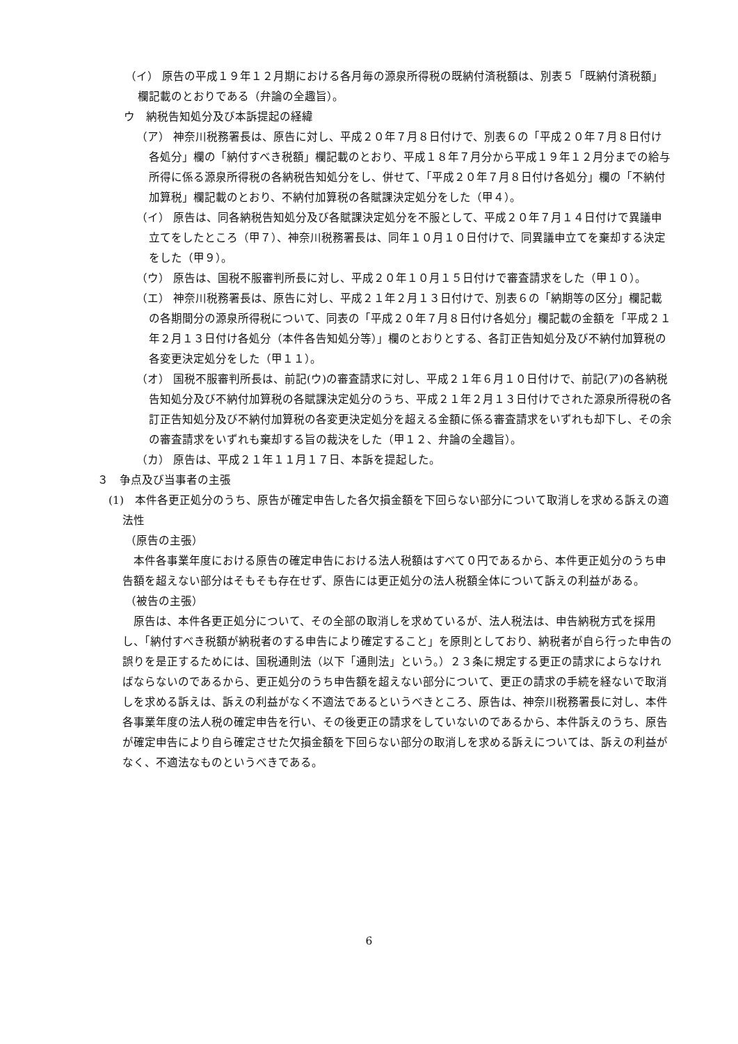（イ） 原告の平成１９年１２月期における各月毎の源泉所得税の既納付済税額は、別表５「既納付済税額」欄記載のとおりである（弁論の全趣旨）。
ウ　納税告知処分及び本訴提起の経緯
（ア） 神奈川税務署長は、原告に対し、平成２０年７月８日付けで、別表６の「平成２０年７月８日付け各処分」欄の「納付すべき税額」欄記載のとおり、平成１８年７月分から平成１９年１２月分までの給与所得に係る源泉所得税の各納税告知処分をし、併せて、「平成２０年７月８日付け各処分」欄の「不納付加算税」欄記載のとおり、不納付加算税の各賦課決定処分をした（甲４）。
（イ） 原告は、同各納税告知処分及び各賦課決定処分を不服として、平成２０年７月１４日付けで異議申立てをしたところ（甲７）、神奈川税務署長は、同年１０月１０日付けで、同異議申立てを棄却する決定をした（甲９）。
（ウ） 原告は、国税不服審判所長に対し、平成２０年１０月１５日付けで審査請求をした（甲１０）。
（エ） 神奈川税務署長は、原告に対し、平成２１年２月１３日付けで、別表６の「納期等の区分」欄記載の各期間分の源泉所得税について、同表の「平成２０年７月８日付け各処分」欄記載の金額を「平成２１年２月１３日付け各処分（本件各告知処分等）」欄のとおりとする、各訂正告知処分及び不納付加算税の各変更決定処分をした（甲１１）。
（オ） 国税不服審判所長は、前記(ウ)の審査請求に対し、平成２１年６月１０日付けで、前記(ア)の各納税告知処分及び不納付加算税の各賦課決定処分のうち、平成２１年２月１３日付けでされた源泉所得税の各訂正告知処分及び不納付加算税の各変更決定処分を超える金額に係る審査請求をいずれも却下し、その余の審査請求をいずれも棄却する旨の裁決をした（甲１２、弁論の全趣旨）。
（カ） 原告は、平成２１年１１月１７日、本訴を提起した。
３　争点及び当事者の主張
(1)　本件各更正処分のうち、原告が確定申告した各欠損金額を下回らない部分について取消しを求める訴えの適法性
（原告の主張）
本件各事業年度における原告の確定申告における法人税額はすべて０円であるから、本件更正処分のうち申告額を超えない部分はそもそも存在せず、原告には更正処分の法人税額全体について訴えの利益がある。
（被告の主張）
原告は、本件各更正処分について、その全部の取消しを求めているが、法人税法は、申告納税方式を採用し、「納付すべき税額が納税者のする申告により確定すること」を原則としており、納税者が自ら行った申告の誤りを是正するためには、国税通則法（以下「通則法」という。）２３条に規定する更正の請求によらなければならないのであるから、更正処分のうち申告額を超えない部分について、更正の請求の手続を経ないで取消しを求める訴えは、訴えの利益がなく不適法であるというべきところ、原告は、神奈川税務署長に対し、本件各事業年度の法人税の確定申告を行い、その後更正の請求をしていないのであるから、本件訴えのうち、原告が確定申告により自ら確定させた欠損金額を下回らない部分の取消しを求める訴えについては、訴えの利益がなく、不適法なものというべきである。
6